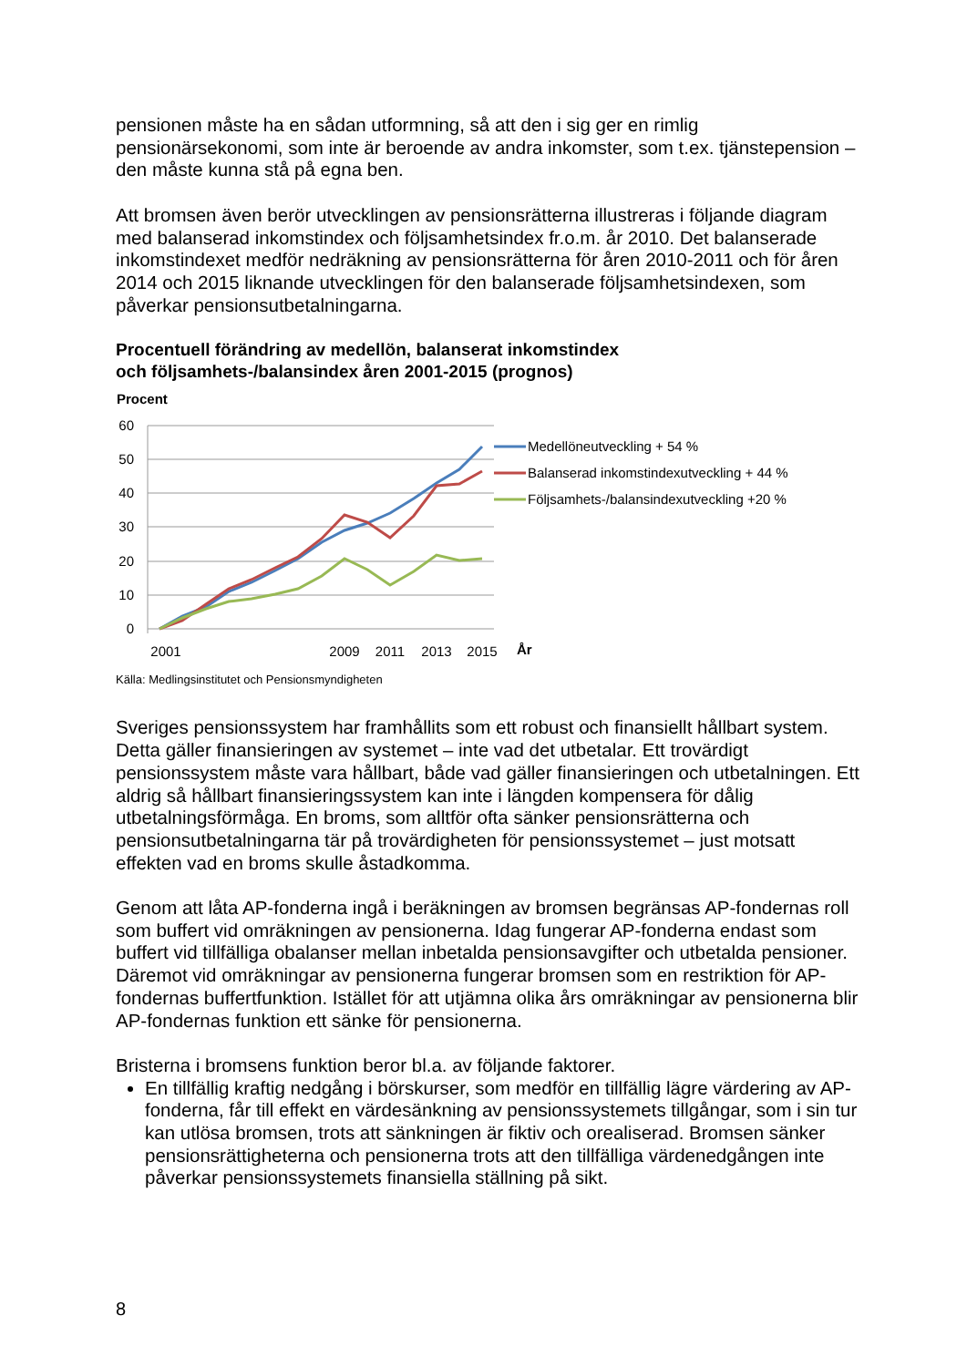pensionen måste ha en sådan utformning, så att den i sig ger en rimlig pensionärsekonomi, som inte är beroende av andra inkomster, som t.ex. tjänstepension – den måste kunna stå på egna ben.
Att bromsen även berör utvecklingen av pensionsrätterna illustreras i följande diagram med balanserad inkomstindex och följsamhetsindex fr.o.m. år 2010. Det balanserade inkomstindexet medför nedräkning av pensionsrätterna för åren 2010-2011 och för åren 2014 och 2015 liknande utvecklingen för den balanserade följsamhetsindexen, som påverkar pensionsutbetalningarna.
Procentuell förändring av medellön, balanserat inkomstindex
och följsamhets-/balansindex åren 2001-2015 (prognos)
Procent
60
50
40
30
20
10
0
2001
2009
2011
2013
2015
År
Medellöneutveckling + 54 %
Balanserad inkomstindexutveckling + 44 %
Följsamhets-/balansindexutveckling +20 %
Källa: Medlingsinstitutet och Pensionsmyndigheten
Sveriges pensionssystem har framhållits som ett robust och finansiellt hållbart system. Detta gäller finansieringen av systemet – inte vad det utbetalar. Ett trovärdigt pensionssystem måste vara hållbart, både vad gäller finansieringen och utbetalningen. Ett aldrig så hållbart finansieringssystem kan inte i längden kompensera för dålig utbetalningsförmåga. En broms, som alltför ofta sänker pensionsrätterna och pensionsutbetalningarna tär på trovärdigheten för pensionssystemet – just motsatt effekten vad en broms skulle åstadkomma.
Genom att låta AP-fonderna ingå i beräkningen av bromsen begränsas AP-fondernas roll som buffert vid omräkningen av pensionerna. Idag fungerar AP-fonderna endast som buffert vid tillfälliga obalanser mellan inbetalda pensionsavgifter och utbetalda pensioner. Däremot vid omräkningar av pensionerna fungerar bromsen som en restriktion för AP-fondernas buffertfunktion. Istället för att utjämna olika års omräkningar av pensionerna blir AP-fondernas funktion ett sänke för pensionerna.
Bristerna i bromsens funktion beror bl.a. av följande faktorer.
En tillfällig kraftig nedgång i börskurser, som medför en tillfällig lägre värdering av AP-fonderna, får till effekt en värdesänkning av pensionssystemets tillgångar, som i sin tur kan utlösa bromsen, trots att sänkningen är fiktiv och orealiserad. Bromsen sänker pensionsrättigheterna och pensionerna trots att den tillfälliga värdenedgången inte påverkar pensionssystemets finansiella ställning på sikt.
8